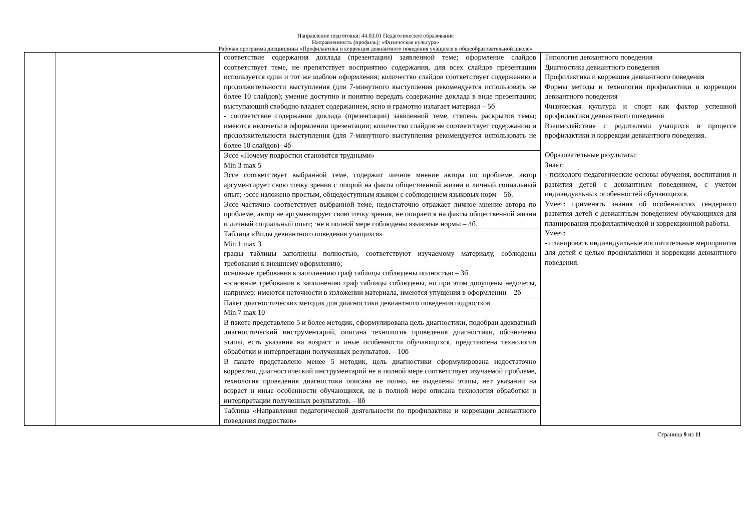Направление подготовки: 44.03.01 Педагогическое образование
Направленность (профиль): «Физическая культура»
Рабочая программа дисциплины «Профилактика и коррекция девиантного поведения учащихся в общеобразовательной школе»
| | | соответствие содержания доклада (презентации) заявленной теме; оформление слайдов соответствует теме, не препятствует восприятию содержания, для всех слайдов презентации используется один и тот же шаблон оформления; количество слайдов соответствует содержанию и продолжительности выступления (для 7-минутного выступления рекомендуется использовать не более 10 слайдов); умение доступно и понятно передать содержание доклада в виде презентации; выступающий свободно владеет содержанием, ясно и грамотно излагает материал – 5б - соответствие содержания доклада (презентации) заявленной теме, степень раскрытия темы; имеются недочеты в оформлении презентации; количество слайдов не соответствует содержанию и продолжительности выступления (для 7-минутного выступления рекомендуется использовать не более 10 слайдов)- 4б | Типология девиантного поведения Диагностика девиантного поведения Профилактика и коррекция девиантного поведения Формы методы и технологии профилактики и коррекции девиантного поведения Физическая культура и спорт как фактор успешной профилактики девиантного поведения Взаимодействие с родителями учащихся в процессе профилактики и коррекции девиантного поведения. Образовательные результаты: Знает: - психолого-педагогические основы обучения, воспитания и развития детей с девиантным поведением, с учетом индивидуальных особенностей обучающихся. Умеет: применять знания об особенностях гендерного развития детей с девиантным поведением обучающихся для планирования профилактической и коррекционной работы. Умеет: - планировать индивидуальные воспитательные мероприятия для детей с целью профилактики и коррекции девиантного поведения. |
| | | Эссе «Почему подростки становятся трудными» Min 3 max 5 Эссе соответствует выбранной теме, содержит личное мнение автора по проблеме, автор аргументирует свою точку зрения с опорой на факты общественной жизни и личный социальный опыт; ·эссе изложено простым, общедоступным языком с соблюдением языковых норм – 5б. Эссе частично соответствует выбранной теме, недостаточно отражает личное мнение автора по проблеме, автор не аргументирует свою точку зрения, не опирается на факты общественной жизни и личный социальный опыт; ·не в полной мере соблюдены языковые нормы – 4б. | |
| | | Таблица «Виды девиантного поведения учащихся» Min 1 max 3 графы таблицы заполнены полностью, соответствуют изучаемому материалу, соблюдены требования к внешнему оформлению; основные требования к заполнению граф таблицы соблюдены полностью – 3б -основные требования к заполнению граф таблицы соблюдены, но при этом допущены недочеты, например: имеются неточности в изложении материала, имеются упущения в оформлении – 2б | |
| | | Пакет диагностических методик для диагностики девиантного поведения подростков Min 7 max 10 В пакете представлено 5 и более методик, сформулирована цель диагностики, подобран адекватный диагностический инструментарий, описана технология проведения диагностики, обозначены этапы, есть указания на возраст и иные особенности обучающихся, представлена технология обработки и интерпретации полученных результатов. – 10б В пакете представлено менее 5 методик, цель диагностики сформулирована недостаточно корректно, диагностический инструментарий не в полной мере соответствует изучаемой проблеме, технология проведения диагностики описана не полно, не выделены этапы, нет указаний на возраст и иные особенности обучающихся, не в полной мере описана технология обработки и интерпретации полученных результатов. – 8б | |
| | | Таблица «Направления педагогической деятельности по профилактике и коррекции девиантного поведения подростков» | |
Страница 9 из 11